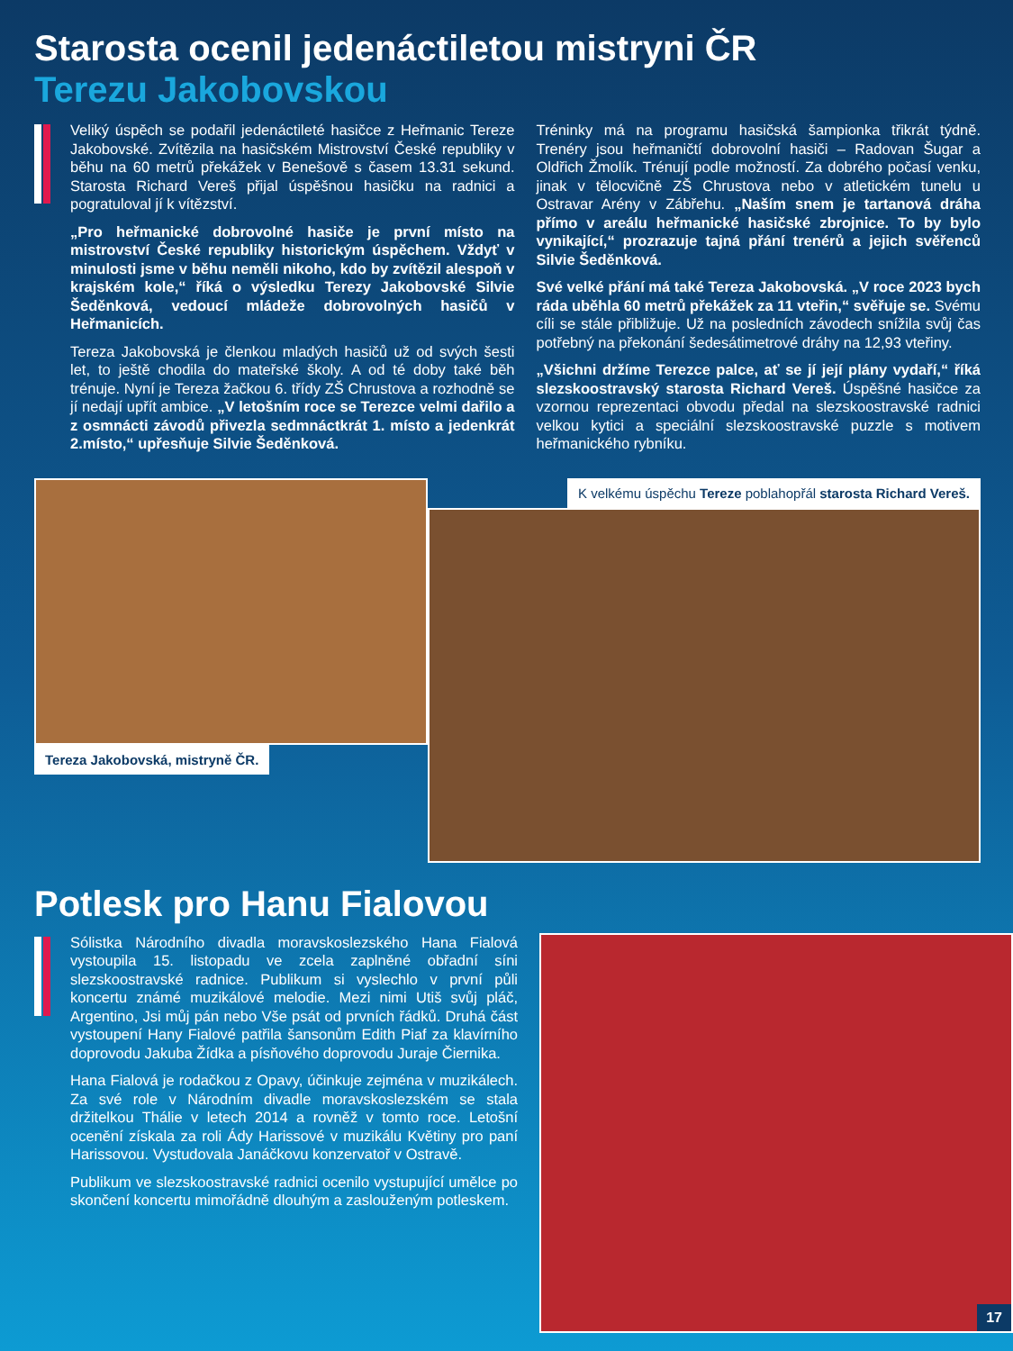Starosta ocenil jedenáctiletou mistryni ČR
Terezu Jakobovskou
Veliký úspěch se podařil jedenáctileté hasičce z Heřmanic Tereze Jakobovské. Zvítězila na hasičském Mistrovství České republiky v běhu na 60 metrů překážek v Benešově s časem 13.31 sekund. Starosta Richard Vereš přijal úspěšnou hasičku na radnici a pogratuloval jí k vítězství.
„Pro heřmanické dobrovolné hasiče je první místo na mistrovství České republiky historickým úspěchem. Vždyť v minulosti jsme v běhu neměli nikoho, kdo by zvítězil alespoň v krajském kole,“ říká o výsledku Terezy Jakobovské Silvie Šeděnková, vedoucí mládeže dobrovolných hasičů v Heřmanicích.
Tereza Jakobovská je členkou mladých hasičů už od svých šesti let, to ještě chodila do mateřské školy. A od té doby také běh trénuje. Nyní je Tereza žačkou 6. třídy ZŠ Chrustova a rozhodně se jí nedají upřít ambice. „V letošním roce se Terezce velmi dařilo a z osmnácti závodů přivezla sedmnáctkrát 1. místo a jedenkrát 2.místo,“ upřesňuje Silvie Šeděnková.
Tréninky má na programu hasičská šampionka třikrát týdně. Trenéry jsou heřmaničtí dobrovolní hasiči – Radovan Šugar a Oldřich Žmolík. Trénují podle možností. Za dobrého počasí venku, jinak v tělocvičně ZŠ Chrustova nebo v atletickém tunelu u Ostravar Arény v Zábřehu. „Naším snem je tartanová dráha přímo v areálu heřmanické hasičské zbrojnice. To by bylo vynikající,“ prozrazuje tajná přání trenérů a jejich svěřenců Silvie Šeděnková.
Své velké přání má také Tereza Jakobovská. „V roce 2023 bych ráda uběhla 60 metrů překážek za 11 vteřin,“ svěřuje se. Svému cíli se stále přibližuje. Už na posledních závodech snížila svůj čas potřebný na překonání šedesátimetrové dráhy na 12,93 vteřiny.
„Všichni držíme Terezce palce, ať se jí její plány vydaří,“ říká slezskoostravský starosta Richard Vereš. Úspěšné hasičce za vzornou reprezentaci obvodu předal na slezskoostravské radnici velkou kytici a speciální slezskoostravské puzzle s motivem heřmanického rybníku.
Tereza Jakobovská, mistryně ČR. K velkému úspěchu Tereze poblahopřál starosta Richard Vereš.
Potlesk pro Hanu Fialovou
Sólistka Národního divadla moravskoslezského Hana Fialová vystoupila 15. listopadu ve zcela zaplněné obřadní síni slezskoostravské radnice. Publikum si vyslechlo v první půli koncertu známé muzikálové melodie. Mezi nimi Utiš svůj pláč, Argentino, Jsi můj pán nebo Vše psát od prvních řádků. Druhá část vystoupení Hany Fialové patřila šansonům Edith Piaf za klavírního doprovodu Jakuba Žídka a písňového doprovodu Juraje Čiernika.
Hana Fialová je rodačkou z Opavy, účinkuje zejména v muzikálech. Za své role v Národním divadle moravskoslezském se stala držitelkou Thálie v letech 2014 a rovněž v tomto roce. Letošní ocenění získala za roli Ády Harissové v muzikálu Květiny pro paní Harissovou. Vystudovala Janáčkovu konzervatoř v Ostravě.
Publikum ve slezskoostravské radnici ocenilo vystupující umělce po skončení koncertu mimořádně dlouhým a zaslouženým potleskem.
17